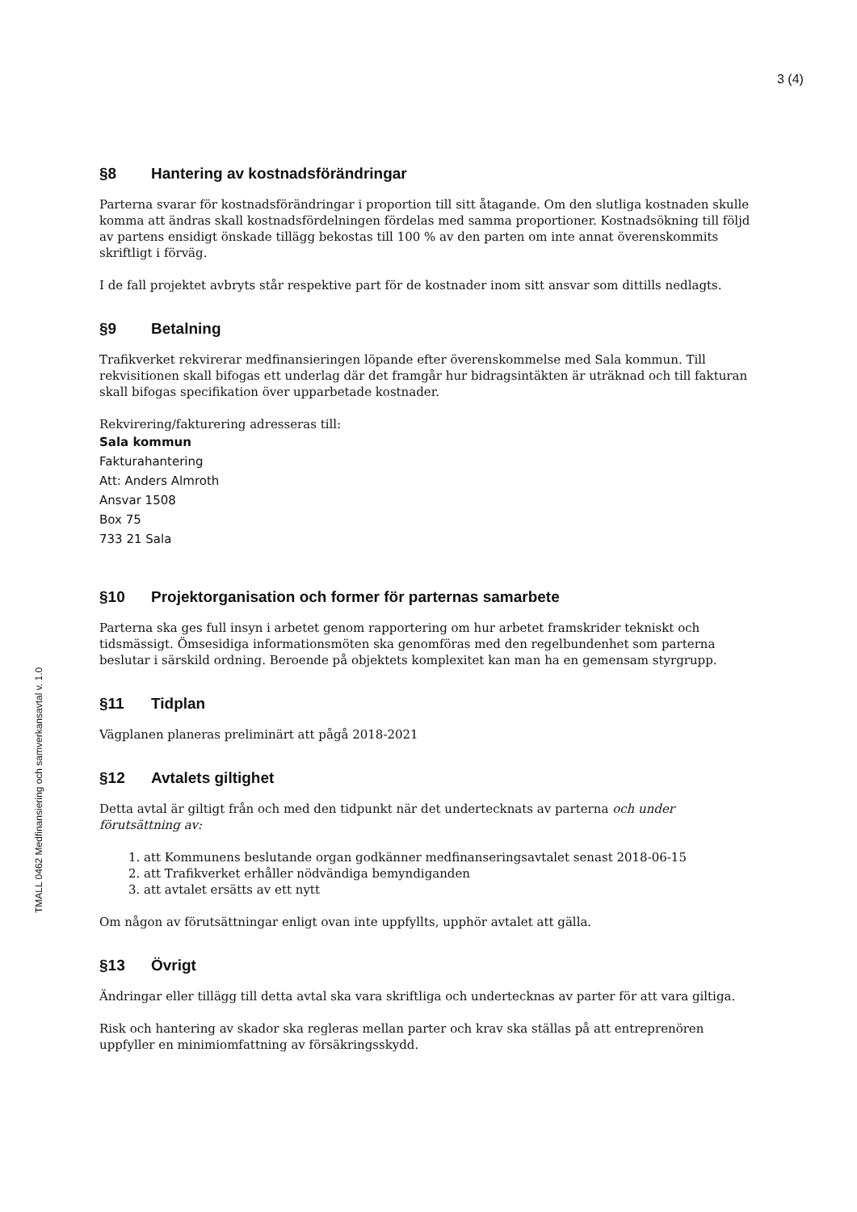3 (4)
§8 Hantering av kostnadsförändringar
Parterna svarar för kostnadsförändringar i proportion till sitt åtagande. Om den slutliga kostnaden skulle komma att ändras skall kostnadsfördelningen fördelas med samma proportioner. Kostnadsökning till följd av partens ensidigt önskade tillägg bekostas till 100 % av den parten om inte annat överenskommits skriftligt i förväg.
I de fall projektet avbryts står respektive part för de kostnader inom sitt ansvar som dittills nedlagts.
§9 Betalning
Trafikverket rekvirerar medfinansieringen löpande efter överenskommelse med Sala kommun. Till rekvisitionen skall bifogas ett underlag där det framgår hur bidragsintäkten är uträknad och till fakturan skall bifogas specifikation över upparbetade kostnader.
Rekvirering/fakturering adresseras till:
Sala kommun
Fakturahantering
Att: Anders Almroth
Ansvar 1508
Box 75
733 21 Sala
§10 Projektorganisation och former för parternas samarbete
Parterna ska ges full insyn i arbetet genom rapportering om hur arbetet framskrider tekniskt och tidsmässigt. Ömsesidiga informationsmöten ska genomföras med den regelbundenhet som parterna beslutar i särskild ordning. Beroende på objektets komplexitet kan man ha en gemensam styrgrupp.
§11 Tidplan
Vägplanen planeras preliminärt att pågå 2018-2021
§12 Avtalets giltighet
Detta avtal är giltigt från och med den tidpunkt när det undertecknats av parterna och under förutsättning av:
1. att Kommunens beslutande organ godkänner medfinanseringsavtalet senast 2018-06-15
2. att Trafikverket erhåller nödvändiga bemyndiganden
3. att avtalet ersätts av ett nytt
Om någon av förutsättningar enligt ovan inte uppfyllts, upphör avtalet att gälla.
§13 Övrigt
Ändringar eller tillägg till detta avtal ska vara skriftliga och undertecknas av parter för att vara giltiga.
Risk och hantering av skador ska regleras mellan parter och krav ska ställas på att entreprenören uppfyller en minimiomfattning av försäkringsskydd.
TMALL 0462 Medfinansiering och samverkansavtal v. 1.0